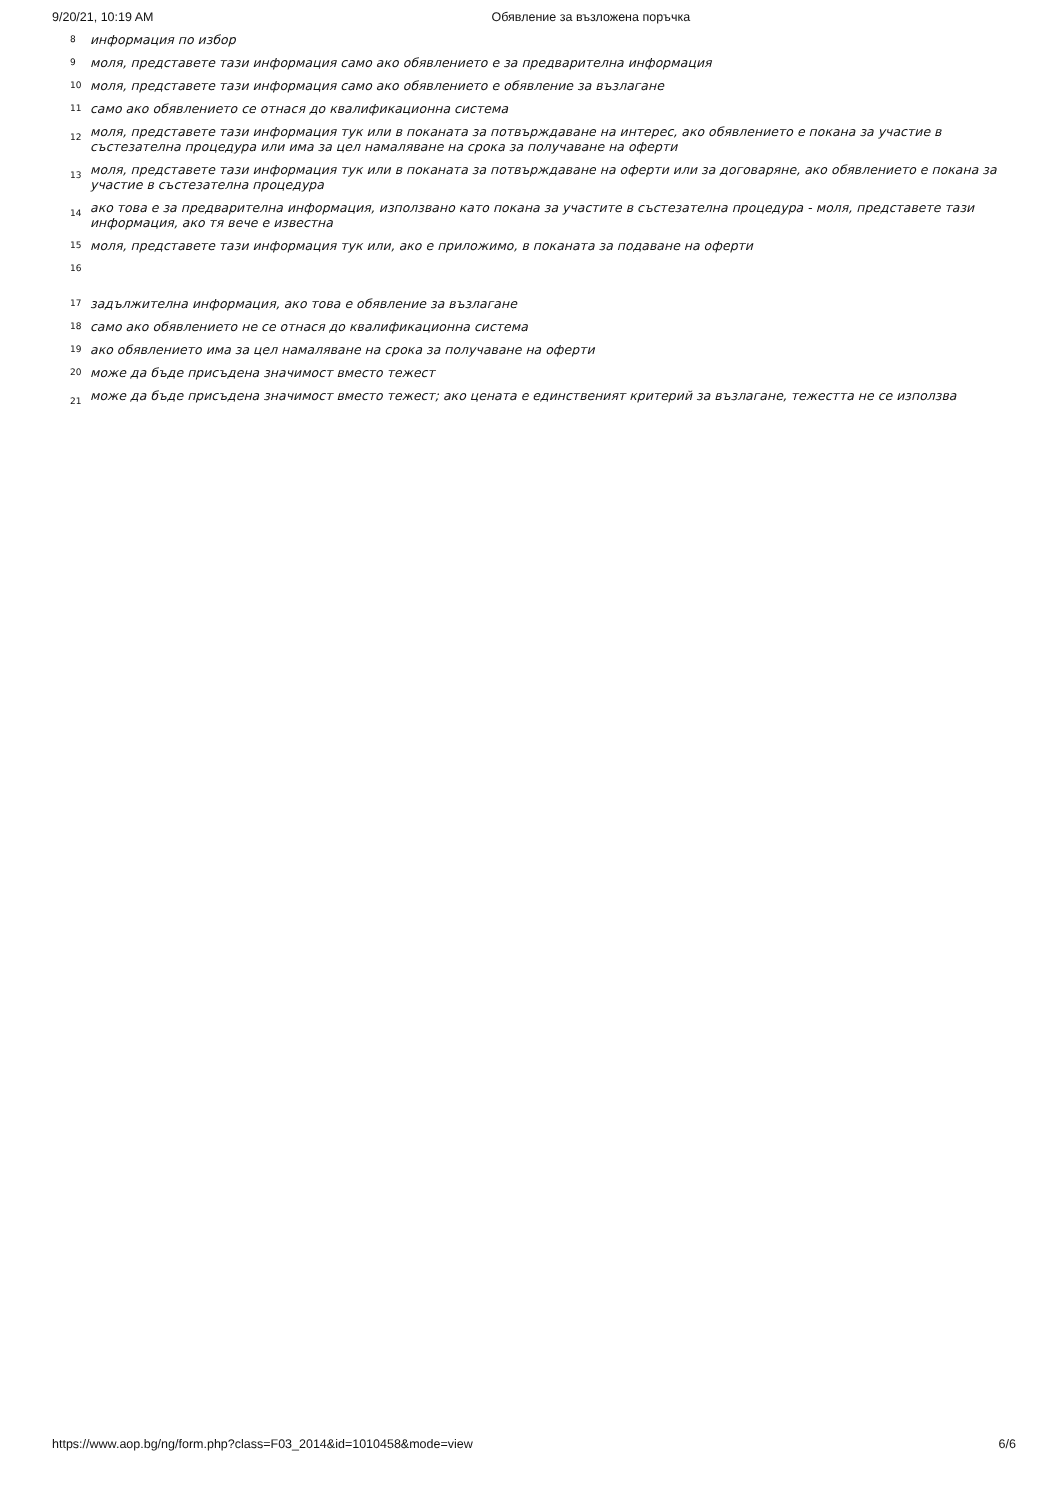9/20/21, 10:19 AM Обявление за възложена поръчка
<sup>8</sup> информация по избор
<sup>9</sup> моля, представете тази информация само ако обявлението е за предварителна информация
<sup>10</sup> моля, представете тази информация само ако обявлението е обявление за възлагане
<sup>11</sup> само ако обявлението се отнася до квалификационна система
12 моля, представете тази информация тук или в поканата за потвърждаване на интерес, ако обявлението е покана за участие в състезателна процедура или има за цел намаляване на срока за получаване на оферти
13 моля, представете тази информация тук или в поканата за потвърждаване на оферти или за договаряне, ако обявлението е покана за участие в състезателна процедура
14 ако това е за предварителна информация, използвано като покана за участите в състезателна процедура - моля, представете тази информация, ако тя вече е известна
<sup>15</sup> моля, представете тази информация тук или, ако е приложимо, в поканата за подаване на оферти
<sup>16</sup>
<sup>17</sup> задължителна информация, ако това е обявление за възлагане
<sup>18</sup> само ако обявлението не се отнася до квалификационна система
<sup>19</sup> ако обявлението има за цел намаляване на срока за получаване на оферти
<sup>20</sup> може да бъде присъдена значимост вместо тежест
21 може да бъде присъдена значимост вместо тежест; ако цената е единственият критерий за възлагане, тежестта не се използва
https://www.aop.bg/ng/form.php?class=F03_2014&id=1010458&mode=view 6/6